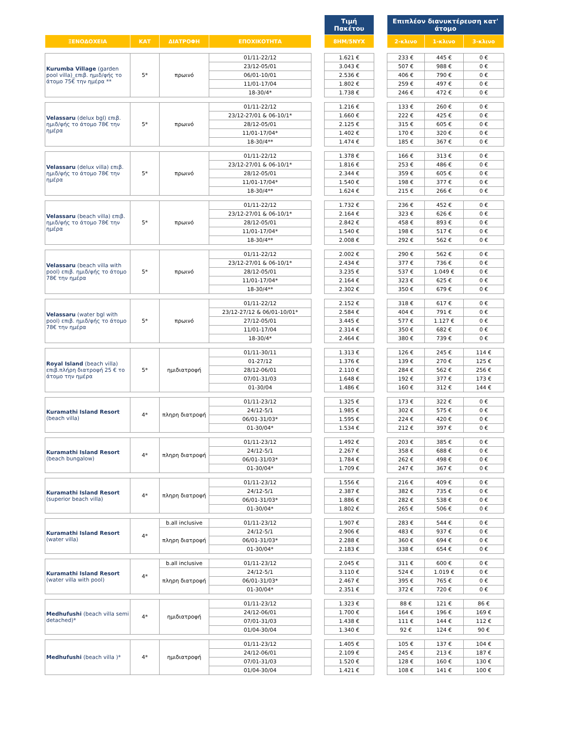| | | | | | Τιμή Πακέτου | | Επιπλέον διανυκτέρευση κατ' άτομο | | |
| --- | --- | --- | --- | --- | --- | --- | --- | --- | --- |
| ΞΕΝΟΔΟΧΕΙΑ | ΚΑΤ | ΔΙΑΤΡΟΦΗ | ΕΠΟΧΙΚΟΤΗΤΑ | | 8ΗΜ/5ΝΥΧ | | 2-κλινο | 1-κλινο | 3-κλινο |
| Kurumba Village (garden pool villa)_επιβ. ημιδ/φής το άτομο 75€ την ημέρα ** | 5* | πρωινό | 01/11-22/12 | | 1.621 € | | 233 € | 445 € | 0 € |
| | | | 23/12-05/01 | | 3.043 € | | 507 € | 988 € | 0 € |
| | | | 06/01-10/01 | | 2.536 € | | 406 € | 790 € | 0 € |
| | | | 11/01-17/04 | | 1.802 € | | 259 € | 497 € | 0 € |
| | | | 18-30/4* | | 1.738 € | | 246 € | 472 € | 0 € |
| Velassaru (delux bgl) επιβ. ημιδ/φής το άτομο 78€ την ημέρα | 5* | πρωινό | 01/11-22/12 | | 1.216 € | | 133 € | 260 € | 0 € |
| | | | 23/12-27/01 & 06-10/1* | | 1.660 € | | 222 € | 425 € | 0 € |
| | | | 28/12-05/01 | | 2.125 € | | 315 € | 605 € | 0 € |
| | | | 11/01-17/04* | | 1.402 € | | 170 € | 320 € | 0 € |
| | | | 18-30/4** | | 1.474 € | | 185 € | 367 € | 0 € |
| Velassaru (delux villa) επιβ. ημιδ/φής το άτομο 78€ την ημέρα | 5* | πρωινό | 01/11-22/12 | | 1.378 € | | 166 € | 313 € | 0 € |
| | | | 23/12-27/01 & 06-10/1* | | 1.816 € | | 253 € | 486 € | 0 € |
| | | | 28/12-05/01 | | 2.344 € | | 359 € | 605 € | 0 € |
| | | | 11/01-17/04* | | 1.540 € | | 198 € | 377 € | 0 € |
| | | | 18-30/4** | | 1.624 € | | 215 € | 266 € | 0 € |
| Velassaru (beach villa) επιβ. ημιδ/φής το άτομο 78€ την ημέρα | 5* | πρωινό | 01/11-22/12 | | 1.732 € | | 236 € | 452 € | 0 € |
| | | | 23/12-27/01 & 06-10/1* | | 2.164 € | | 323 € | 626 € | 0 € |
| | | | 28/12-05/01 | | 2.842 € | | 458 € | 893 € | 0 € |
| | | | 11/01-17/04* | | 1.540 € | | 198 € | 517 € | 0 € |
| | | | 18-30/4** | | 2.008 € | | 292 € | 562 € | 0 € |
| Velassaru (beach villa with pool) επιβ. ημιδ/φής το άτομο 78€ την ημέρα | 5* | πρωινό | 01/11-22/12 | | 2.002 € | | 290 € | 562 € | 0 € |
| | | | 23/12-27/01 & 06-10/1* | | 2.434 € | | 377 € | 736 € | 0 € |
| | | | 28/12-05/01 | | 3.235 € | | 537 € | 1.049 € | 0 € |
| | | | 11/01-17/04* | | 2.164 € | | 323 € | 625 € | 0 € |
| | | | 18-30/4** | | 2.302 € | | 350 € | 679 € | 0 € |
| Velassaru (water bgl with pool) επιβ. ημιδ/φής το άτομο 78€ την ημέρα | 5* | πρωινό | 01/11-22/12 | | 2.152 € | | 318 € | 617 € | 0 € |
| | | | 23/12-27/12 & 06/01-10/01* | | 2.584 € | | 404 € | 791 € | 0 € |
| | | | 27/12-05/01 | | 3.445 € | | 577 € | 1.127 € | 0 € |
| | | | 11/01-17/04 | | 2.314 € | | 350 € | 682 € | 0 € |
| | | | 18-30/4* | | 2.464 € | | 380 € | 739 € | 0 € |
| Royal Island (beach villa) επιβ.πλήρη διατροφή 25 € το άτομο την ημέρα | 5* | ημιδιατροφή | 01/11-30/11 | | 1.313 € | | 126 € | 245 € | 114 € |
| | | | 01-27/12 | | 1.376 € | | 139 € | 270 € | 125 € |
| | | | 28/12-06/01 | | 2.110 € | | 284 € | 562 € | 256 € |
| | | | 07/01-31/03 | | 1.648 € | | 192 € | 377 € | 173 € |
| | | | 01-30/04 | | 1.486 € | | 160 € | 312 € | 144 € |
| Kuramathi Island Resort (beach villa) | 4* | πληρη διατροφή | 01/11-23/12 | | 1.325 € | | 173 € | 322 € | 0 € |
| | | | 24/12-5/1 | | 1.985 € | | 302 € | 575 € | 0 € |
| | | | 06/01-31/03* | | 1.595 € | | 224 € | 420 € | 0 € |
| | | | 01-30/04* | | 1.534 € | | 212 € | 397 € | 0 € |
| Kuramathi Island Resort (beach bungalow) | 4* | πληρη διατροφή | 01/11-23/12 | | 1.492 € | | 203 € | 385 € | 0 € |
| | | | 24/12-5/1 | | 2.267 € | | 358 € | 688 € | 0 € |
| | | | 06/01-31/03* | | 1.784 € | | 262 € | 498 € | 0 € |
| | | | 01-30/04* | | 1.709 € | | 247 € | 367 € | 0 € |
| Kuramathi Island Resort (superior beach villa) | 4* | πληρη διατροφή | 01/11-23/12 | | 1.556 € | | 216 € | 409 € | 0 € |
| | | | 24/12-5/1 | | 2.387 € | | 382 € | 735 € | 0 € |
| | | | 06/01-31/03* | | 1.886 € | | 282 € | 538 € | 0 € |
| | | | 01-30/04* | | 1.802 € | | 265 € | 506 € | 0 € |
| Kuramathi Island Resort (water villa) | 4* | b.all inclusive | 01/11-23/12 | | 1.907 € | | 283 € | 544 € | 0 € |
| | | πληρη διατροφή | 24/12-5/1 | | 2.906 € | | 483 € | 937 € | 0 € |
| | | | 06/01-31/03* | | 2.288 € | | 360 € | 694 € | 0 € |
| | | | 01-30/04* | | 2.183 € | | 338 € | 654 € | 0 € |
| Kuramathi Island Resort (water villa with pool) | 4* | b.all inclusive | 01/11-23/12 | | 2.045 € | | 311 € | 600 € | 0 € |
| | | πληρη διατροφή | 24/12-5/1 | | 3.110 € | | 524 € | 1.019 € | 0 € |
| | | | 06/01-31/03* | | 2.467 € | | 395 € | 765 € | 0 € |
| | | | 01-30/04* | | 2.351 € | | 372 € | 720 € | 0 € |
| Medhufushi (beach villa semi detached)* | 4* | ημιδιατροφή | 01/11-23/12 | | 1.323 € | | 88 € | 121 € | 86 € |
| | | | 24/12-06/01 | | 1.700 € | | 164 € | 196 € | 169 € |
| | | | 07/01-31/03 | | 1.438 € | | 111 € | 144 € | 112 € |
| | | | 01/04-30/04 | | 1.340 € | | 92 € | 124 € | 90 € |
| Medhufushi (beach villa )* | 4* | ημιδιατροφή | 01/11-23/12 | | 1.405 € | | 105 € | 137 € | 104 € |
| | | | 24/12-06/01 | | 2.109 € | | 245 € | 213 € | 187 € |
| | | | 07/01-31/03 | | 1.520 € | | 128 € | 160 € | 130 € |
| | | | 01/04-30/04 | | 1.421 € | | 108 € | 141 € | 100 € |